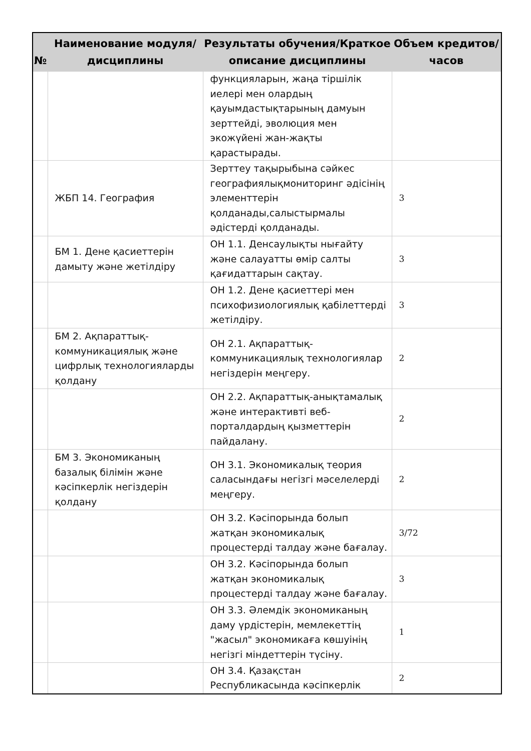| № | Наименование модуля/дисциплины | Результаты обучения/Краткое описание дисциплины | Объем кредитов/часов |
| --- | --- | --- | --- |
| | | функцияларын, жаңа тіршілік иелері мен олардың қауымдастықтарының дамуын зерттейді, эволюция мен экожүйені жан-жақты қарастырады. | |
| | ЖБП 14. География | Зерттеу тақырыбына сәйкес географиялықмониторинг әдісінің элементтерін қолданады,салыстырмалы әдістерді қолданады. | 3 |
| | БМ 1. Дене қасиеттерін дамыту және жетілдіру | ОН 1.1. Денсаулықты нығайту және салауатты өмір салты қағидаттарын сақтау. | 3 |
| | | ОН 1.2. Дене қасиеттері мен психофизиологиялық қабілеттерді жетілдіру. | 3 |
| | БМ 2. Ақпараттық-коммуникациялық және цифрлық технологияларды қолдану | ОН 2.1. Ақпараттық-коммуникациялық технологиялар негіздерін меңгеру. | 2 |
| | | ОН 2.2. Ақпараттық-анықтамалық және интерактивті веб-порталдардың қызметтерін пайдалану. | 2 |
| | БМ 3. Экономиканың базалық білімін және кәсіпкерлік негіздерін қолдану | ОН 3.1. Экономикалық теория саласындағы негізгі мәселелерді меңгеру. | 2 |
| | | ОН 3.2. Кәсіпорында болып жатқан экономикалық процестерді талдау және бағалау. | 3/72 |
| | | ОН 3.2. Кәсіпорында болып жатқан экономикалық процестерді талдау және бағалау. | 3 |
| | | ОН 3.3. Әлемдік экономиканың даму үрдістерін, мемлекеттің "жасыл" экономикаға көшуінің негізгі міндеттерін түсіну. | 1 |
| | | ОН 3.4. Қазақстан Республикасында кәсіпкерлік | 2 |